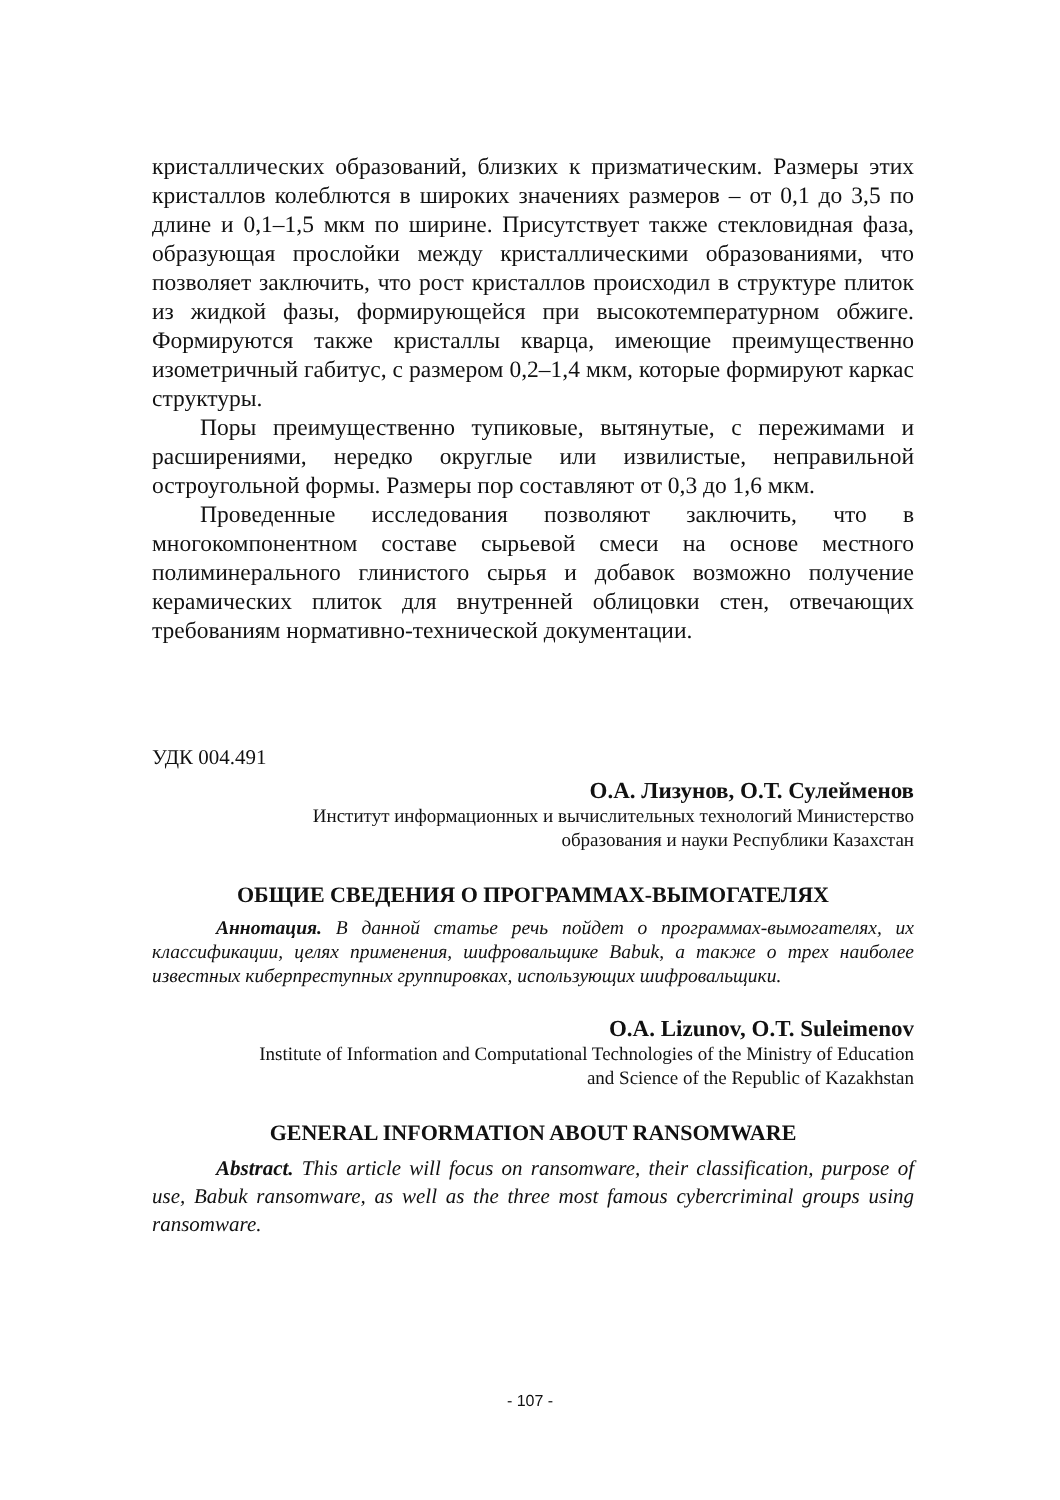кристаллических образований, близких к призматическим. Размеры этих кристаллов колеблются в широких значениях размеров – от 0,1 до 3,5 по длине и 0,1–1,5 мкм по ширине. Присутствует также стекловидная фаза, образующая прослойки между кристаллическими образованиями, что позволяет заключить, что рост кристаллов происходил в структуре плиток из жидкой фазы, формирующейся при высокотемпературном обжиге. Формируются также кристаллы кварца, имеющие преимущественно изометричный габитус, с размером 0,2–1,4 мкм, которые формируют каркас структуры.
Поры преимущественно тупиковые, вытянутые, с пережимами и расширениями, нередко округлые или извилистые, неправильной остроугольной формы. Размеры пор составляют от 0,3 до 1,6 мкм.
Проведенные исследования позволяют заключить, что в многокомпонентном составе сырьевой смеси на основе местного полиминерального глинистого сырья и добавок возможно получение керамических плиток для внутренней облицовки стен, отвечающих требованиям нормативно-технической документации.
УДК 004.491
О.А. Лизунов, О.Т. Сулейменов
Институт информационных и вычислительных технологий Министерство
образования и науки Республики Казахстан
ОБЩИЕ СВЕДЕНИЯ О ПРОГРАММАХ-ВЫМОГАТЕЛЯХ
Аннотация. В данной статье речь пойдет о программах-вымогателях, их классификации, целях применения, шифровальщике Babuk, а также о трех наиболее известных киберпреступных группировках, использующих шифровальщики.
O.A. Lizunov, O.T. Suleimenov
Institute of Information and Computational Technologies of the Ministry of Education
and Science of the Republic of Kazakhstan
GENERAL INFORMATION ABOUT RANSOMWARE
Abstract. This article will focus on ransomware, their classification, purpose of use, Babuk ransomware, as well as the three most famous cybercriminal groups using ransomware.
- 107 -